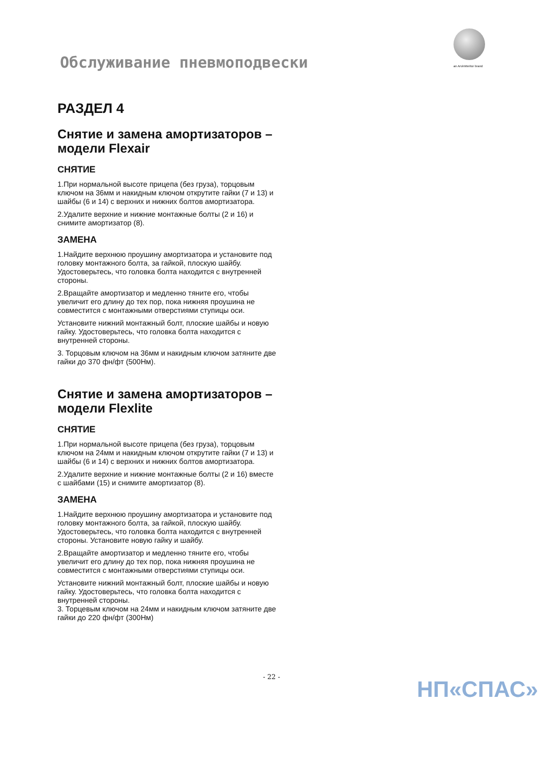Обслуживание пневмоподвески an ArvinMeritor brand
РАЗДЕЛ 4
Снятие и замена амортизаторов – модели Flexair
СНЯТИЕ
1.При нормальной высоте прицепа (без груза), торцовым ключом на 36мм и накидным ключом открутите гайки (7 и 13) и шайбы (6 и 14) с верхних и нижних болтов амортизатора.
2.Удалите верхние и нижние монтажные болты (2 и 16) и снимите амортизатор (8).
ЗАМЕНА
1.Найдите верхнюю проушину амортизатора и установите под головку монтажного болта, за гайкой, плоскую шайбу. Удостоверьтесь, что головка болта находится с внутренней стороны.
2.Вращайте амортизатор и медленно тяните его, чтобы увеличит его длину до тех пор, пока нижняя проушина не совместится с монтажными отверстиями ступицы оси.
Установите нижний монтажный болт, плоские шайбы и новую гайку. Удостоверьтесь, что головка болта находится с внутренней стороны.
3. Торцовым ключом на 36мм и накидным ключом затяните две гайки до 370 фн/фт (500Нм).
Снятие и замена амортизаторов – модели Flexlite
СНЯТИЕ
1.При нормальной высоте прицепа (без груза), торцовым ключом на 24мм и накидным ключом открутите гайки (7 и 13) и шайбы (6 и 14) с верхних и нижних болтов амортизатора.
2.Удалите верхние и нижние монтажные болты (2 и 16) вместе с шайбами (15) и снимите амортизатор (8).
ЗАМЕНА
1.Найдите верхнюю проушину амортизатора и установите под головку монтажного болта, за гайкой, плоскую шайбу. Удостоверьтесь, что головка болта находится с внутренней стороны. Установите новую гайку и шайбу.
2.Вращайте амортизатор и медленно тяните его, чтобы увеличит его длину до тех пор, пока нижняя проушина не совместится с монтажными отверстиями ступицы оси.
Установите нижний монтажный болт, плоские шайбы и новую гайку. Удостоверьтесь, что головка болта находится с внутренней стороны.
3. Торцевым ключом на 24мм и накидным ключом затяните две гайки до 220 фн/фт (300Нм)
- 22 -
НП«СПАС»